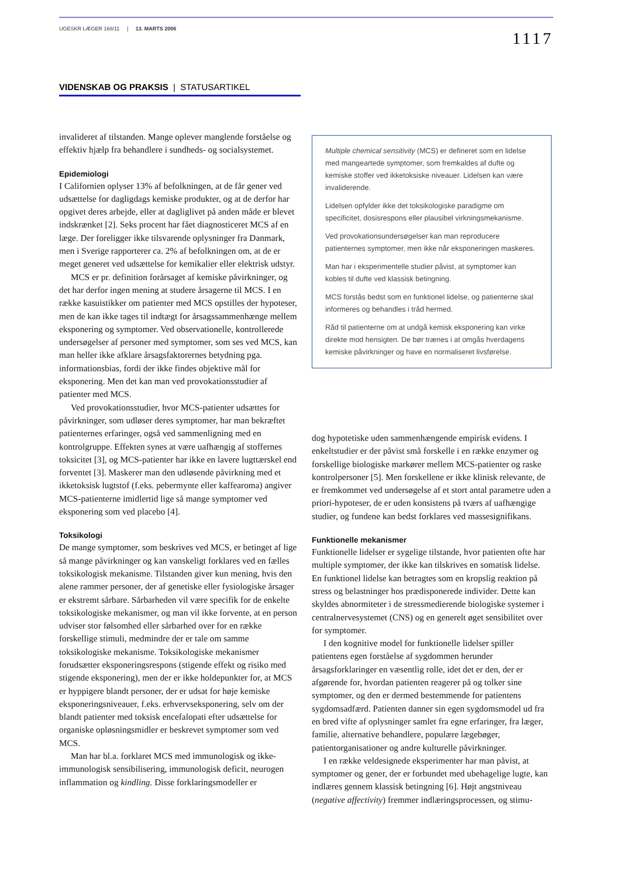UGESKR LÆGER 168/11 | 13. MARTS 2006
1117
VIDENSKAB OG PRAKSIS | STATUSARTIKEL
invalideret af tilstanden. Mange oplever manglende forståelse og effektiv hjælp fra behandlere i sundheds- og socialsystemet.
Epidemiologi
I Californien oplyser 13% af befolkningen, at de får gener ved udsættelse for dagligdags kemiske produkter, og at de derfor har opgivet deres arbejde, eller at dagliglivet på anden måde er blevet indskrænket [2]. Seks procent har fået diagnosticeret MCS af en læge. Der foreligger ikke tilsvarende oplysninger fra Danmark, men i Sverige rapporterer ca. 2% af befolkningen om, at de er meget generet ved udsættelse for kemikalier eller elektrisk udstyr.
MCS er pr. definition forårsaget af kemiske påvirkninger, og det har derfor ingen mening at studere årsagerne til MCS. I en række kasuistikker om patienter med MCS opstilles der hypoteser, men de kan ikke tages til indtægt for årsagssammenhænge mellem eksponering og symptomer. Ved observationelle, kontrollerede undersøgelser af personer med symptomer, som ses ved MCS, kan man heller ikke afklare årsagsfaktorernes betydning pga. informationsbias, fordi der ikke findes objektive mål for eksponering. Men det kan man ved provokationsstudier af patienter med MCS.
Ved provokationsstudier, hvor MCS-patienter udsættes for påvirkninger, som udløser deres symptomer, har man bekræftet patienternes erfaringer, også ved sammenligning med en kontrolgruppe. Effekten synes at være uafhængig af stoffernes toksicitet [3], og MCS-patienter har ikke en lavere lugttærskel end forventet [3]. Maskerer man den udløsende påvirkning med et ikketoksisk lugtstof (f.eks. pebermynte eller kaffearoma) angiver MCS-patienterne imidlertid lige så mange symptomer ved eksponering som ved placebo [4].
Toksikologi
De mange symptomer, som beskrives ved MCS, er betinget af lige så mange påvirkninger og kan vanskeligt forklares ved en fælles toksikologisk mekanisme. Tilstanden giver kun mening, hvis den alene rammer personer, der af genetiske eller fysiologiske årsager er ekstremt sårbare. Sårbarheden vil være specifik for de enkelte toksikologiske mekanismer, og man vil ikke forvente, at en person udviser stor følsomhed eller sårbarhed over for en række forskellige stimuli, medmindre der er tale om samme toksikologiske mekanisme. Toksikologiske mekanismer forudsætter eksponeringsrespons (stigende effekt og risiko med stigende eksponering), men der er ikke holdepunkter for, at MCS er hyppigere blandt personer, der er udsat for høje kemiske eksponeringsniveauer, f.eks. erhvervseksponering, selv om der blandt patienter med toksisk encefalopati efter udsættelse for organiske opløsningsmidler er beskrevet symptomer som ved MCS.
Man har bl.a. forklaret MCS med immunologisk og ikke-immunologisk sensibilisering, immunologisk deficit, neurogen inflammation og kindling. Disse forklaringsmodeller er
Multiple chemical sensitivity (MCS) er defineret som en lidelse med mangeartede symptomer, som fremkaldes af dufte og kemiske stoffer ved ikketoksiske niveauer. Lidelsen kan være invaliderende.
Lidelsen opfylder ikke det toksikologiske paradigme om specificitet, dosisrespons eller plausibel virkningsmekanisme.
Ved provokationsundersøgelser kan man reproducere patienternes symptomer, men ikke når eksponeringen maskeres.
Man har i eksperimentelle studier påvist, at symptomer kan kobles til dufte ved klassisk betingning.
MCS forstås bedst som en funktionel lidelse, og patienterne skal informeres og behandles i tråd hermed.
Råd til patienterne om at undgå kemisk eksponering kan virke direkte mod hensigten. De bør trænes i at omgås hverdagens kemiske påvirkninger og have en normaliseret livsførelse.
dog hypotetiske uden sammenhængende empirisk evidens. I enkeltstudier er der påvist små forskelle i en række enzymer og forskellige biologiske markører mellem MCS-patienter og raske kontrolpersoner [5]. Men forskellene er ikke klinisk relevante, de er fremkommet ved undersøgelse af et stort antal parametre uden a priori-hypoteser, de er uden konsistens på tværs af uafhængige studier, og fundene kan bedst forklares ved massesignifikans.
Funktionelle mekanismer
Funktionelle lidelser er sygelige tilstande, hvor patienten ofte har multiple symptomer, der ikke kan tilskrives en somatisk lidelse. En funktionel lidelse kan betragtes som en kropslig reaktion på stress og belastninger hos prædisponerede individer. Dette kan skyldes abnormiteter i de stressmedierende biologiske systemer i centralnervesystemet (CNS) og en generelt øget sensibilitet over for symptomer.
I den kognitive model for funktionelle lidelser spiller patientens egen forståelse af sygdommen herunder årsagsforklaringer en væsentlig rolle, idet det er den, der er afgørende for, hvordan patienten reagerer på og tolker sine symptomer, og den er dermed bestemmende for patientens sygdomsadfærd. Patienten danner sin egen sygdomsmodel ud fra en bred vifte af oplysninger samlet fra egne erfaringer, fra læger, familie, alternative behandlere, populære lægebøger, patientorganisationer og andre kulturelle påvirkninger.
I en række veldesignede eksperimenter har man påvist, at symptomer og gener, der er forbundet med ubehagelige lugte, kan indlæres gennem klassisk betingning [6]. Højt angstniveau (negative affectivity) fremmer indlæringsprocessen, og stimu-